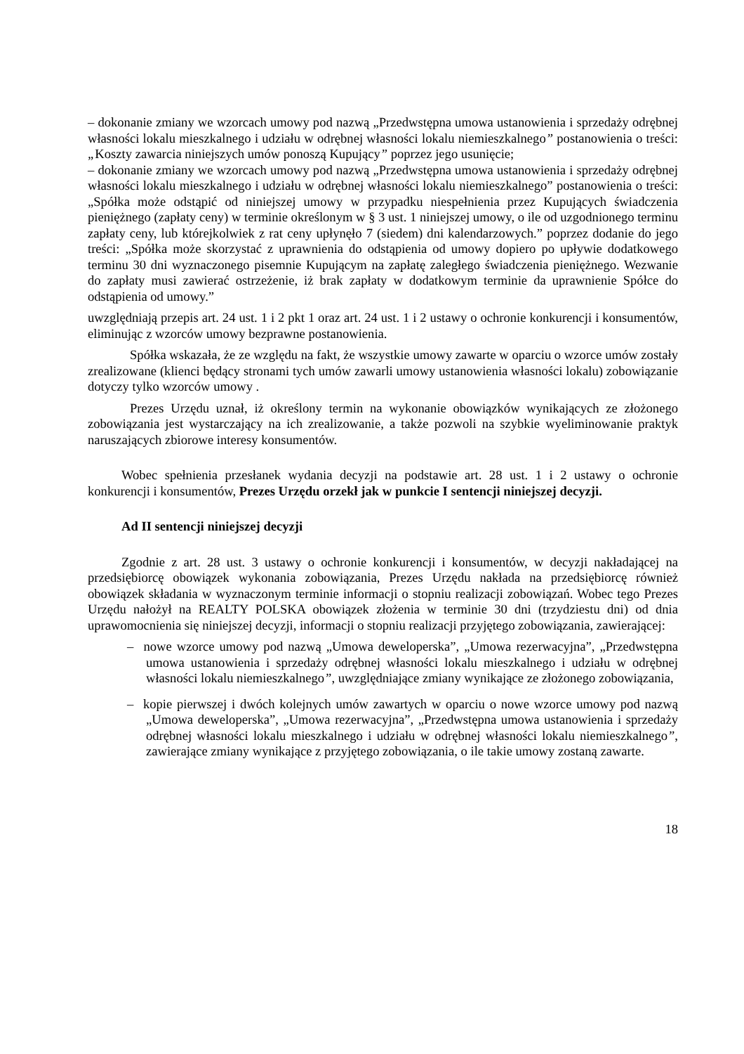– dokonanie zmiany we wzorcach umowy pod nazwą „Przedwstępna umowa ustanowienia i sprzedaży odrębnej własności lokalu mieszkalnego i udziału w odrębnej własności lokalu niemieszkalnego” postanowienia o treści: „Koszty zawarcia niniejszych umów ponoszą Kupujący” poprzez jego usunięcie;
– dokonanie zmiany we wzorcach umowy pod nazwą „Przedwstępna umowa ustanowienia i sprzedaży odrębnej własności lokalu mieszkalnego i udziału w odrębnej własności lokalu niemieszkalnego” postanowienia o treści: „Spółka może odstąpić od niniejszej umowy w przypadku niespełnienia przez Kupujących świadczenia pieniężnego (zapłaty ceny) w terminie określonym w § 3 ust. 1 niniejszej umowy, o ile od uzgodnionego terminu zapłaty ceny, lub którejkolwiek z rat ceny upłynęło 7 (siedem) dni kalendarzowych.” poprzez dodanie do jego treści: „Spółka może skorzystać z uprawnienia do odstąpienia od umowy dopiero po upływie dodatkowego terminu 30 dni wyznaczonego pisemnie Kupującym na zapłatę zaległego świadczenia pieniężnego. Wezwanie do zapłaty musi zawierać ostrzeżenie, iż brak zapłaty w dodatkowym terminie da uprawnienie Spółce do odstąpienia od umowy.”
uwzględniają przepis art. 24 ust. 1 i 2 pkt 1 oraz art. 24 ust. 1 i 2 ustawy o ochronie konkurencji i konsumentów, eliminując z wzorców umowy bezprawne postanowienia.
Spółka wskazała, że ze względu na fakt, że wszystkie umowy zawarte w oparciu o wzorce umów zostały zrealizowane (klienci będący stronami tych umów zawarli umowy ustanowienia własności lokalu) zobowiązanie dotyczy tylko wzorców umowy .
Prezes Urzędu uznał, iż określony termin na wykonanie obowiązków wynikających ze złożonego zobowiązania jest wystarczający na ich zrealizowanie, a także pozwoli na szybkie wyeliminowanie praktyk naruszających zbiorowe interesy konsumentów.
Wobec spełnienia przesłanek wydania decyzji na podstawie art. 28 ust. 1 i 2 ustawy o ochronie konkurencji i konsumentów, Prezes Urzędu orzekł jak w punkcie I sentencji niniejszej decyzji.
Ad II sentencji niniejszej decyzji
Zgodnie z art. 28 ust. 3 ustawy o ochronie konkurencji i konsumentów, w decyzji nakładającej na przedsiębiorcę obowiązek wykonania zobowiązania, Prezes Urzędu nakłada na przedsiębiorcę również obowiązek składania w wyznaczonym terminie informacji o stopniu realizacji zobowiązań. Wobec tego Prezes Urzędu nałożył na REALTY POLSKA obowiązek złożenia w terminie 30 dni (trzydziestu dni) od dnia uprawomocnienia się niniejszej decyzji, informacji o stopniu realizacji przyjętego zobowiązania, zawierającej:
– nowe wzorce umowy pod nazwą „Umowa deweloperska”, „Umowa rezerwacyjna”, „Przedwstępna umowa ustanowienia i sprzedaży odrębnej własności lokalu mieszkalnego i udziału w odrębnej własności lokalu niemieszkalnego”, uwzględniające zmiany wynikające ze złożonego zobowiązania,
– kopie pierwszej i dwóch kolejnych umów zawartych w oparciu o nowe wzorce umowy pod nazwą „Umowa deweloperska”, „Umowa rezerwacyjna”, „Przedwstępna umowa ustanowienia i sprzedaży odrębnej własności lokalu mieszkalnego i udziału w odrębnej własności lokalu niemieszkalnego”, zawierające zmiany wynikające z przyjętego zobowiązania, o ile takie umowy zostaną zawarte.
18